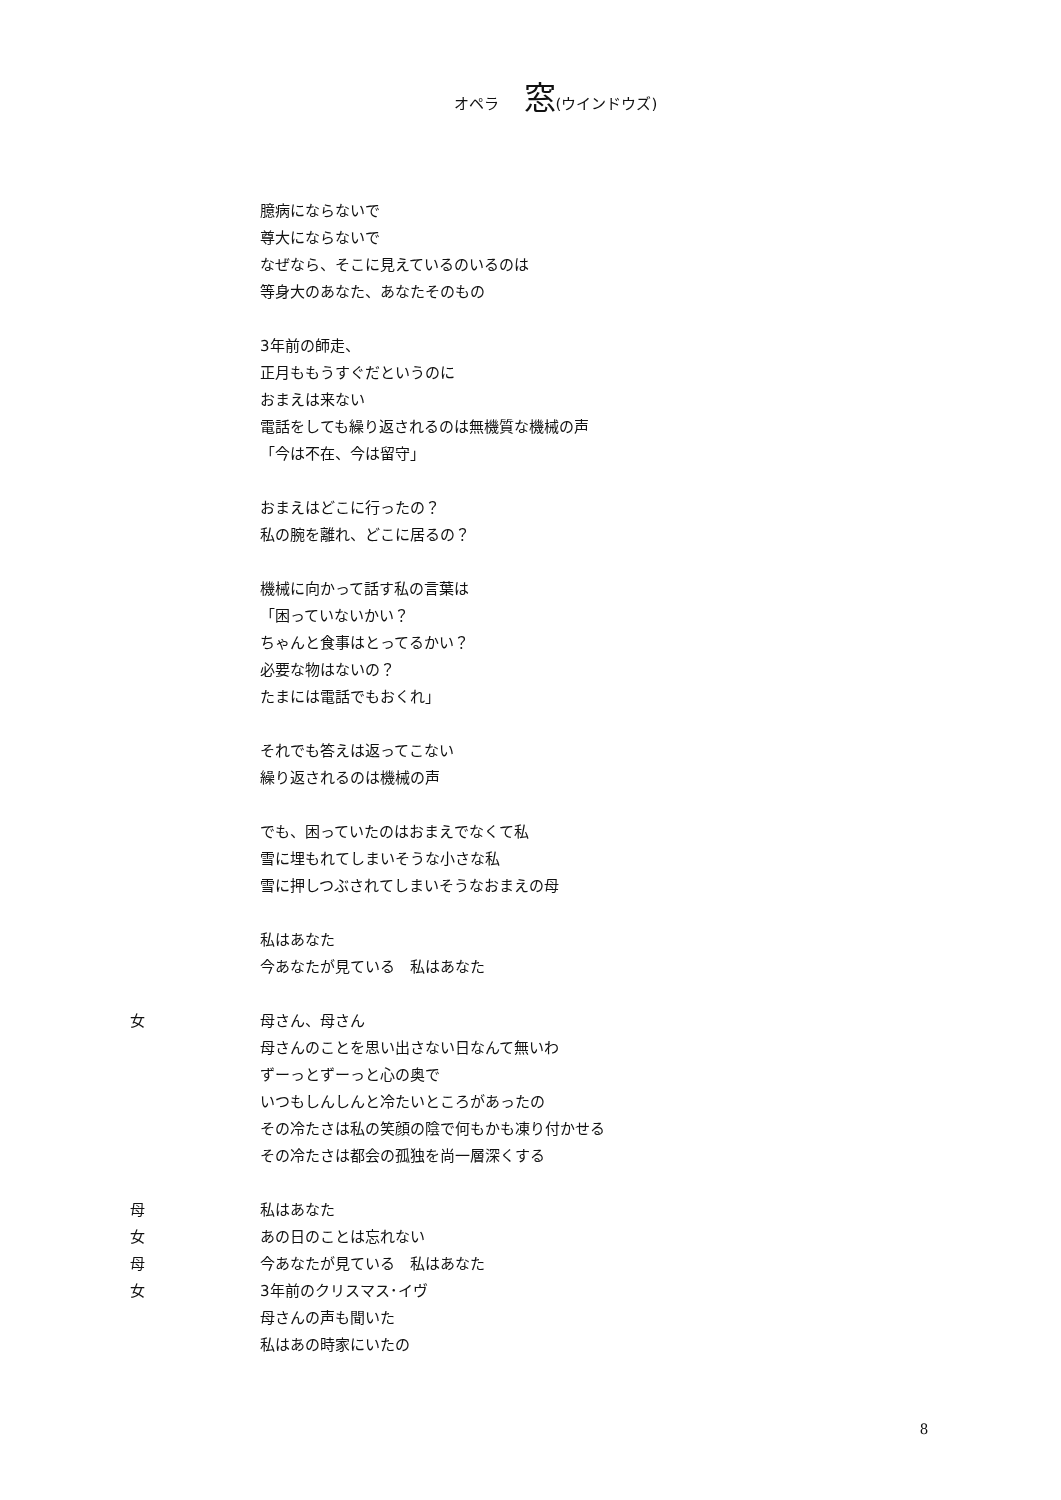オペラ 窓(ウインドウズ)
臆病にならないで
尊大にならないで
なぜなら、そこに見えているのいるのは
等身大のあなた、あなたそのもの
3年前の師走、
正月ももうすぐだというのに
おまえは来ない
電話をしても繰り返されるのは無機質な機械の声
「今は不在、今は留守」
おまえはどこに行ったの？
私の腕を離れ、どこに居るの？
機械に向かって話す私の言葉は
「困っていないかい？
ちゃんと食事はとってるかい？
必要な物はないの？
たまには電話でもおくれ」
それでも答えは返ってこない
繰り返されるのは機械の声
でも、困っていたのはおまえでなくて私
雪に埋もれてしまいそうな小さな私
雪に押しつぶされてしまいそうなおまえの母
私はあなた
今あなたが見ている　私はあなた
女 母さん、母さん
母さんのことを思い出さない日なんて無いわ
ずーっとずーっと心の奥で
いつもしんしんと冷たいところがあったの
その冷たさは私の笑顔の陰で何もかも凍り付かせる
その冷たさは都会の孤独を尚一層深くする
母 私はあなた
女 あの日のことは忘れない
母 今あなたが見ている　私はあなた
女 3年前のクリスマス･イヴ
母さんの声も聞いた
私はあの時家にいたの
8